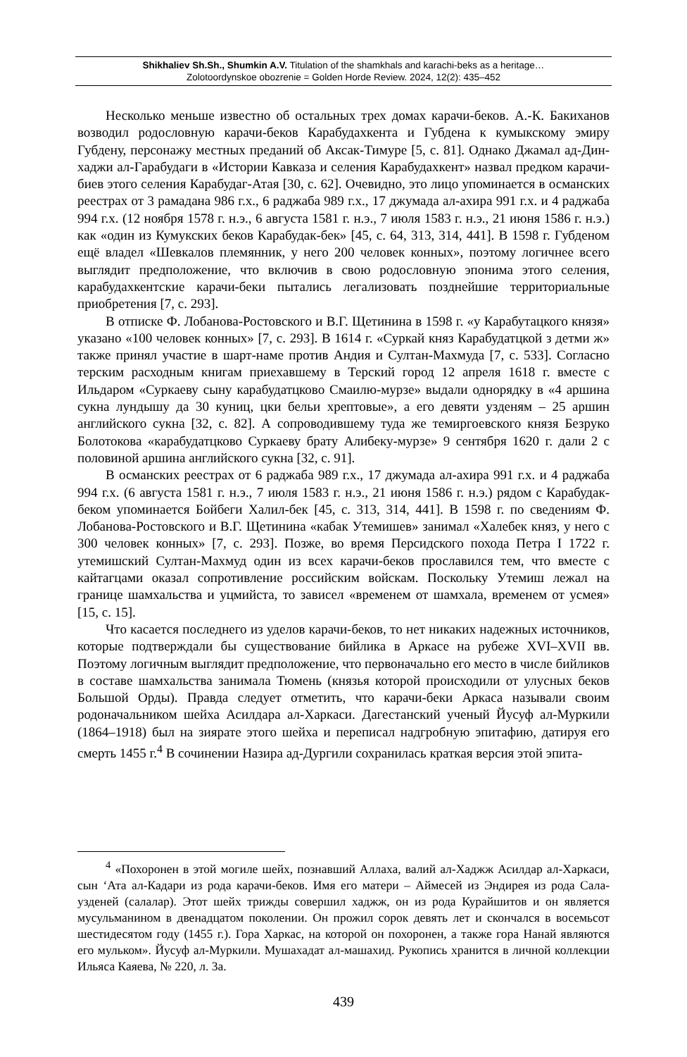Shikhaliev Sh.Sh., Shumkin A.V. Titulation of the shamkhals and karachi-beks as a heritage…
Zolotoordynskoe obozrenie = Golden Horde Review. 2024, 12(2): 435–452
Несколько меньше известно об остальных трех домах карачи-беков. А.-К. Бакиханов возводил родословную карачи-беков Карабудахкента и Губдена к кумыкскому эмиру Губдену, персонажу местных преданий об Аксак-Тимуре [5, с. 81]. Однако Джамал ад-Дин-хаджи ал-Гарабудаги в «Истории Кавказа и селения Карабудахкент» назвал предком карачи-биев этого селения Карабудаг-Атая [30, с. 62]. Очевидно, это лицо упоминается в османских реестрах от 3 рамадана 986 г.х., 6 раджаба 989 г.х., 17 джумада ал-ахира 991 г.х. и 4 раджаба 994 г.х. (12 ноября 1578 г. н.э., 6 августа 1581 г. н.э., 7 июля 1583 г. н.э., 21 июня 1586 г. н.э.) как «один из Кумукских беков Карабудак-бек» [45, с. 64, 313, 314, 441]. В 1598 г. Губденом ещё владел «Шевкалов племянник, у него 200 человек конных», поэтому логичнее всего выглядит предположение, что включив в свою родословную эпонима этого селения, карабудахкентские карачи-беки пытались легализовать позднейшие территориальные приобретения [7, с. 293].
В отписке Ф. Лобанова-Ростовского и В.Г. Щетинина в 1598 г. «у Карабутацкого князя» указано «100 человек конных» [7, с. 293]. В 1614 г. «Суркай княз Карабудатцкой з детми ж» также принял участие в шарт-наме против Андия и Султан-Махмуда [7, с. 533]. Согласно терским расходным книгам приехавшему в Терский город 12 апреля 1618 г. вместе с Ильдаром «Суркаеву сыну карабудатцково Смаилю-мурзе» выдали однорядку в «4 аршина сукна лундышу да 30 куниц, цки бельи хрептовые», а его девяти узденям – 25 аршин английского сукна [32, с. 82]. А сопроводившему туда же темиргоевского князя Безруко Болотокова «карабудатцково Суркаеву брату Алибеку-мурзе» 9 сентября 1620 г. дали 2 с половиной аршина английского сукна [32, с. 91].
В османских реестрах от 6 раджаба 989 г.х., 17 джумада ал-ахира 991 г.х. и 4 раджаба 994 г.х. (6 августа 1581 г. н.э., 7 июля 1583 г. н.э., 21 июня 1586 г. н.э.) рядом с Карабудак-беком упоминается Бойбеги Халил-бек [45, с. 313, 314, 441]. В 1598 г. по сведениям Ф. Лобанова-Ростовского и В.Г. Щетинина «кабак Утемишев» занимал «Халебек княз, у него с 300 человек конных» [7, с. 293]. Позже, во время Персидского похода Петра I 1722 г. утемишский Султан-Махмуд один из всех карачи-беков прославился тем, что вместе с кайтагцами оказал сопротивление российским войскам. Поскольку Утемиш лежал на границе шамхальства и уцмийста, то зависел «временем от шамхала, временем от усмея» [15, с. 15].
Что касается последнего из уделов карачи-беков, то нет никаких надежных источников, которые подтверждали бы существование бийлика в Аркасе на рубеже XVI–XVII вв. Поэтому логичным выглядит предположение, что первоначально его место в числе бийликов в составе шамхальства занимала Тюмень (князья которой происходили от улусных беков Большой Орды). Правда следует отметить, что карачи-беки Аркаса называли своим родоначальником шейха Асилдара ал-Харкаси. Дагестанский ученый Йусуф ал-Муркили (1864–1918) был на зиярате этого шейха и переписал надгробную эпитафию, датируя его смерть 1455 г.<sup>4</sup> В сочинении Назира ад-Дургили сохранилась краткая версия этой эпита-
<sup>4</sup> «Похоронен в этой могиле шейх, познавший Аллаха, валий ал-Хаджж Асилдар ал-Харкаси, сын ‘Ата ал-Кадари из рода карачи-беков. Имя его матери – Аймесей из Эндирея из рода Сала-узденей (салалар). Этот шейх трижды совершил хаджж, он из рода Курайшитов и он является мусульманином в двенадцатом поколении. Он прожил сорок девять лет и скончался в восемьсот шестидесятом году (1455 г.). Гора Харкас, на которой он похоронен, а также гора Нанай являются его мульком». Йусуф ал-Муркили. Мушахадат ал-машахид. Рукопись хранится в личной коллекции Ильяса Каяева, № 220, л. 3а.
439